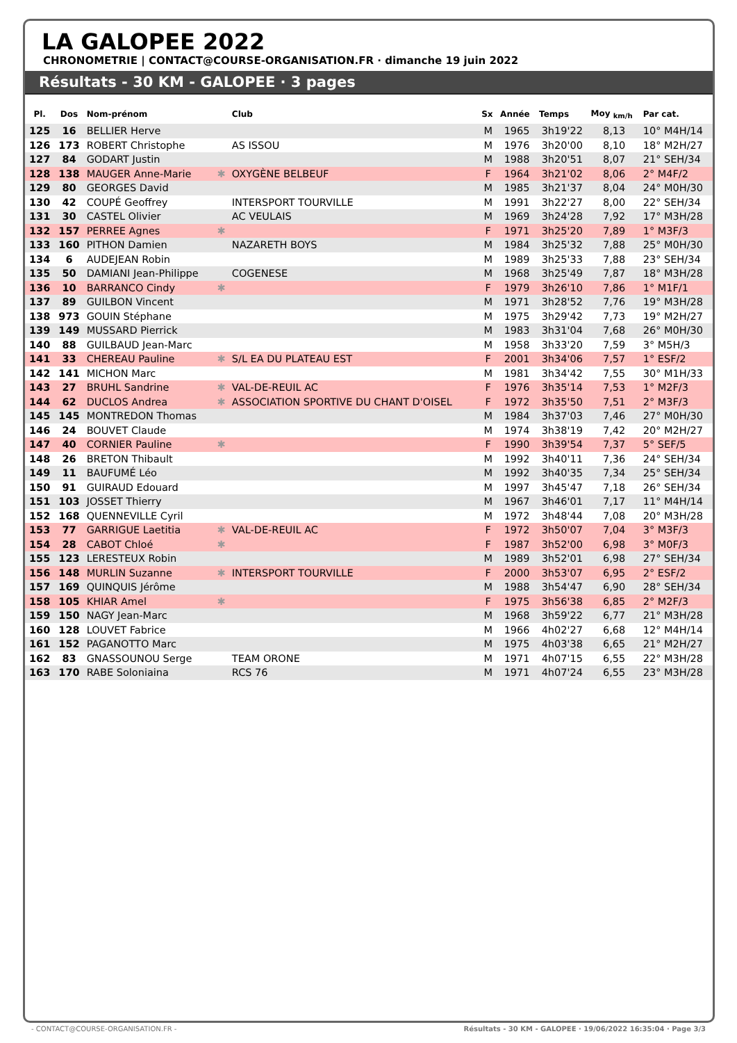LA GALOPEE 2022
CHRONOMETRIE | CONTACT@COURSE-ORGANISATION.FR · dimanche 19 juin 2022
Résultats - 30 KM - GALOPEE · 3 pages
| Pl. | Dos | Nom-prénom | | Club | Sx | Année | Temps | Moy <sub>km/h</sub> | Par cat. |
| --- | --- | --- | --- | --- | --- | --- | --- | --- | --- |
| 125 | 16 | BELLIER Herve | | | M | 1965 | 3h19'22 | 8,13 | 10° M4H/14 |
| 126 | 173 | ROBERT Christophe | | AS ISSOU | M | 1976 | 3h20'00 | 8,10 | 18° M2H/27 |
| 127 | 84 | GODART Justin | | | M | 1988 | 3h20'51 | 8,07 | 21° SEH/34 |
| 128 | 138 | MAUGER Anne-Marie | ✱ | OXYGÈNE BELBEUF | F | 1964 | 3h21'02 | 8,06 | 2° M4F/2 |
| 129 | 80 | GEORGES David | | | M | 1985 | 3h21'37 | 8,04 | 24° M0H/30 |
| 130 | 42 | COUPÉ Geoffrey | | INTERSPORT TOURVILLE | M | 1991 | 3h22'27 | 8,00 | 22° SEH/34 |
| 131 | 30 | CASTEL Olivier | | AC VEULAIS | M | 1969 | 3h24'28 | 7,92 | 17° M3H/28 |
| 132 | 157 | PERREE Agnes | ✱ | | F | 1971 | 3h25'20 | 7,89 | 1° M3F/3 |
| 133 | 160 | PITHON Damien | | NAZARETH BOYS | M | 1984 | 3h25'32 | 7,88 | 25° M0H/30 |
| 134 | 6 | AUDEJEAN Robin | | | M | 1989 | 3h25'33 | 7,88 | 23° SEH/34 |
| 135 | 50 | DAMIANI Jean-Philippe | | COGENESE | M | 1968 | 3h25'49 | 7,87 | 18° M3H/28 |
| 136 | 10 | BARRANCO Cindy | ✱ | | F | 1979 | 3h26'10 | 7,86 | 1° M1F/1 |
| 137 | 89 | GUILBON Vincent | | | M | 1971 | 3h28'52 | 7,76 | 19° M3H/28 |
| 138 | 973 | GOUIN Stéphane | | | M | 1975 | 3h29'42 | 7,73 | 19° M2H/27 |
| 139 | 149 | MUSSARD Pierrick | | | M | 1983 | 3h31'04 | 7,68 | 26° M0H/30 |
| 140 | 88 | GUILBAUD Jean-Marc | | | M | 1958 | 3h33'20 | 7,59 | 3° M5H/3 |
| 141 | 33 | CHEREAU Pauline | ✱ | S/L EA DU PLATEAU EST | F | 2001 | 3h34'06 | 7,57 | 1° ESF/2 |
| 142 | 141 | MICHON Marc | | | M | 1981 | 3h34'42 | 7,55 | 30° M1H/33 |
| 143 | 27 | BRUHL Sandrine | ✱ | VAL-DE-REUIL AC | F | 1976 | 3h35'14 | 7,53 | 1° M2F/3 |
| 144 | 62 | DUCLOS Andrea | ✱ | ASSOCIATION SPORTIVE DU CHANT D'OISEL | F | 1972 | 3h35'50 | 7,51 | 2° M3F/3 |
| 145 | 145 | MONTREDON Thomas | | | M | 1984 | 3h37'03 | 7,46 | 27° M0H/30 |
| 146 | 24 | BOUVET Claude | | | M | 1974 | 3h38'19 | 7,42 | 20° M2H/27 |
| 147 | 40 | CORNIER Pauline | ✱ | | F | 1990 | 3h39'54 | 7,37 | 5° SEF/5 |
| 148 | 26 | BRETON Thibault | | | M | 1992 | 3h40'11 | 7,36 | 24° SEH/34 |
| 149 | 11 | BAUFUMÉ Léo | | | M | 1992 | 3h40'35 | 7,34 | 25° SEH/34 |
| 150 | 91 | GUIRAUD Edouard | | | M | 1997 | 3h45'47 | 7,18 | 26° SEH/34 |
| 151 | 103 | JOSSET Thierry | | | M | 1967 | 3h46'01 | 7,17 | 11° M4H/14 |
| 152 | 168 | QUENNEVILLE Cyril | | | M | 1972 | 3h48'44 | 7,08 | 20° M3H/28 |
| 153 | 77 | GARRIGUE Laetitia | ✱ | VAL-DE-REUIL AC | F | 1972 | 3h50'07 | 7,04 | 3° M3F/3 |
| 154 | 28 | CABOT Chloé | ✱ | | F | 1987 | 3h52'00 | 6,98 | 3° M0F/3 |
| 155 | 123 | LERESTEUX Robin | | | M | 1989 | 3h52'01 | 6,98 | 27° SEH/34 |
| 156 | 148 | MURLIN Suzanne | ✱ | INTERSPORT TOURVILLE | F | 2000 | 3h53'07 | 6,95 | 2° ESF/2 |
| 157 | 169 | QUINQUIS Jérôme | | | M | 1988 | 3h54'47 | 6,90 | 28° SEH/34 |
| 158 | 105 | KHIAR Amel | ✱ | | F | 1975 | 3h56'38 | 6,85 | 2° M2F/3 |
| 159 | 150 | NAGY Jean-Marc | | | M | 1968 | 3h59'22 | 6,77 | 21° M3H/28 |
| 160 | 128 | LOUVET Fabrice | | | M | 1966 | 4h02'27 | 6,68 | 12° M4H/14 |
| 161 | 152 | PAGANOTTO Marc | | | M | 1975 | 4h03'38 | 6,65 | 21° M2H/27 |
| 162 | 83 | GNASSOUNOU Serge | | TEAM ORONE | M | 1971 | 4h07'15 | 6,55 | 22° M3H/28 |
| 163 | 170 | RABE Soloniaina | | RCS 76 | M | 1971 | 4h07'24 | 6,55 | 23° M3H/28 |
- CONTACT@COURSE-ORGANISATION.FR - Résultats - 30 KM - GALOPEE · 19/06/2022 16:35:04 · Page 3/3